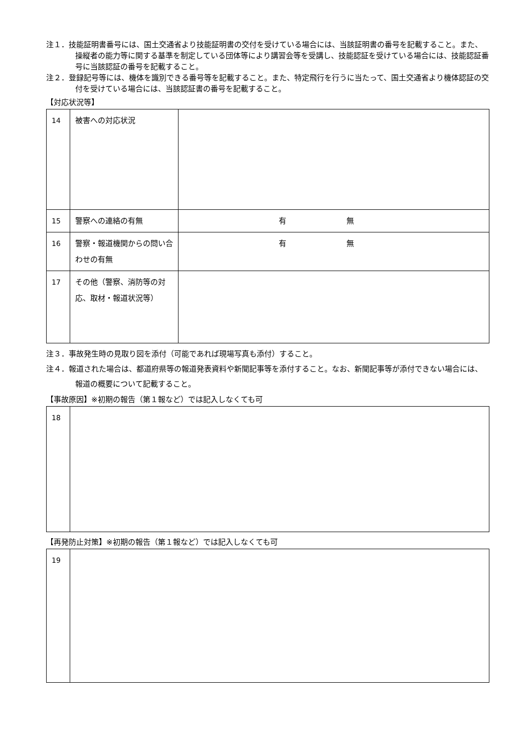注１．技能証明書番号には、国土交通省より技能証明書の交付を受けている場合には、当該証明書の番号を記載すること。また、操縦者の能力等に関する基準を制定している団体等により講習会等を受講し、技能認証を受けている場合には、技能認証番号に当該認証の番号を記載すること。
注２．登録記号等には、機体を識別できる番号等を記載すること。また、特定飛行を行うに当たって、国土交通省より機体認証の交付を受けている場合には、当該認証書の番号を記載すること。
【対応状況等】
| 14 | 被害への対応状況 | |
| 15 | 警察への連絡の有無 | 有 無 |
| 16 | 警察・報道機関からの問い合わせの有無 | 有 無 |
| 17 | その他（警察、消防等の対応、取材・報道状況等） | |
注３．事故発生時の見取り図を添付（可能であれば現場写真も添付）すること。
注４．報道された場合は、都道府県等の報道発表資料や新聞記事等を添付すること。なお、新聞記事等が添付できない場合には、報道の概要について記載すること。
【事故原因】※初期の報告（第１報など）では記入しなくても可
| 18 | |
【再発防止対策】※初期の報告（第１報など）では記入しなくても可
| 19 | |